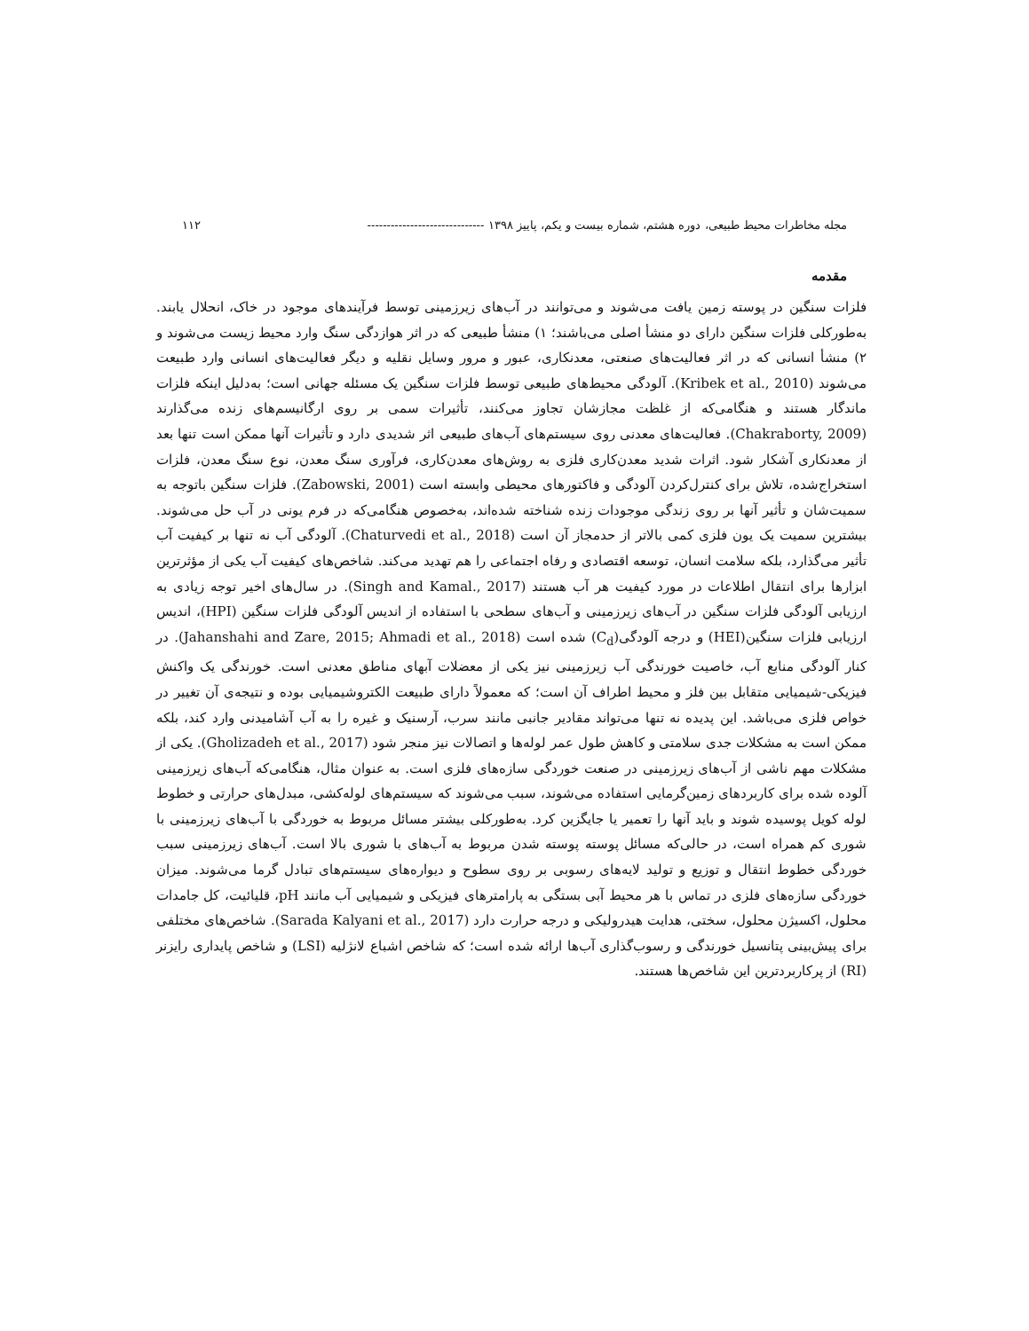مجله مخاطرات محیط طبیعی، دوره هشتم، شماره بیست و یکم، پاییز ۱۳۹۸ ------------------------------ ۱۱۲
مقدمه
فلزات سنگین در پوسته زمین یافت می‌شوند و می‌توانند در آب‌های زیرزمینی توسط فرآیندهای موجود در خاک، انحلال یابند. به‌طورکلی فلزات سنگین دارای دو منشأ اصلی می‌باشند؛ ۱) منشأ طبیعی که در اثر هوازدگی سنگ وارد محیط زیست می‌شوند و ۲) منشأ انسانی که در اثر فعالیت‌های صنعتی، معدنکاری، عبور و مرور وسایل نقلیه و دیگر فعالیت‌های انسانی وارد طبیعت می‌شوند (Kribek et al., 2010). آلودگی محیط‌های طبیعی توسط فلزات سنگین یک مسئله جهانی است؛ به‌دلیل اینکه فلزات ماندگار هستند و هنگامی‌که از غلظت مجازشان تجاوز می‌کنند، تأثیرات سمی بر روی ارگانیسم‌های زنده می‌گذارند (Chakraborty, 2009). فعالیت‌های معدنی روی سیستم‌های آب‌های طبیعی اثر شدیدی دارد و تأثیرات آنها ممکن است تنها بعد از معدنکاری آشکار شود. اثرات شدید معدن‌کاری فلزی به روش‌های معدن‌کاری، فرآوری سنگ معدن، نوع سنگ معدن، فلزات استخراج‌شده، تلاش برای کنترل‌کردن آلودگی و فاکتورهای محیطی وابسته است (Zabowski, 2001). فلزات سنگین باتوجه به سمیت‌شان و تأثیر آنها بر روی زندگی موجودات زنده شناخته شده‌اند، به‌خصوص هنگامی‌که در فرم یونی در آب حل می‌شوند. بیشترین سمیت یک یون فلزی کمی بالاتر از حدمجاز آن است (Chaturvedi et al., 2018). آلودگی آب نه تنها بر کیفیت آب تأثیر می‌گذارد، بلکه سلامت انسان، توسعه اقتصادی و رفاه اجتماعی را هم تهدید می‌کند. شاخص‌های کیفیت آب یکی از مؤثرترین ابزارها برای انتقال اطلاعات در مورد کیفیت هر آب هستند (Singh and Kamal., 2017). در سال‌های اخیر توجه زیادی به ارزیابی آلودگی فلزات سنگین در آب‌های زیرزمینی و آب‌های سطحی با استفاده از اندیس آلودگی فلزات سنگین (HPI)، اندیس ارزیابی فلزات سنگین(HEI) و درجه آلودگی(C<sub>d</sub>) شده است (Jahanshahi and Zare, 2015; Ahmadi et al., 2018). در کنار آلودگی منابع آب، خاصیت خورندگی آب زیرزمینی نیز یکی از معضلات آبهای مناطق معدنی است. خورندگی یک واکنش فیزیکی-شیمیایی متقابل بین فلز و محیط اطراف آن است؛ که معمولاً دارای طبیعت الکتروشیمیایی بوده و نتیجه‌ی آن تغییر در خواص فلزی می‌باشد. این پدیده نه تنها می‌تواند مقادیر جانبی مانند سرب، آرسنیک و غیره را به آب آشامیدنی وارد کند، بلکه ممکن است به مشکلات جدی سلامتی و کاهش طول عمر لوله‌ها و اتصالات نیز منجر شود (Gholizadeh et al., 2017). یکی از مشکلات مهم ناشی از آب‌های زیرزمینی در صنعت خوردگی سازه‌های فلزی است. به عنوان مثال، هنگامی‌که آب‌های زیرزمینی آلوده شده برای کاربردهای زمین‌گرمایی استفاده می‌شوند، سبب می‌شوند که سیستم‌های لوله‌کشی، مبدل‌های حرارتی و خطوط لوله کویل پوسیده شوند و باید آنها را تعمیر یا جایگزین کرد. به‌طورکلی بیشتر مسائل مربوط به خوردگی با آب‌های زیرزمینی با شوری کم همراه است، در حالی‌که مسائل پوسته پوسته شدن مربوط به آب‌های با شوری بالا است. آب‌های زیرزمینی سبب خوردگی خطوط انتقال و توزیع و تولید لایه‌های رسوبی بر روی سطوح و دیواره‌های سیستم‌های تبادل گرما می‌شوند. میزان خوردگی سازه‌های فلزی در تماس با هر محیط آبی بستگی به پارامترهای فیزیکی و شیمیایی آب مانند pH، قلیائیت، کل جامدات محلول، اکسیژن محلول، سختی، هدایت هیدرولیکی و درجه حرارت دارد (Sarada Kalyani et al., 2017). شاخص‌های مختلفی برای پیش‌بینی پتانسیل خورندگی و رسوب‌گذاری آب‌ها ارائه شده است؛ که شاخص اشباع لانژلیه (LSI) و شاخص پایداری رایزنر (RI) از پرکاربردترین این شاخص‌ها هستند.